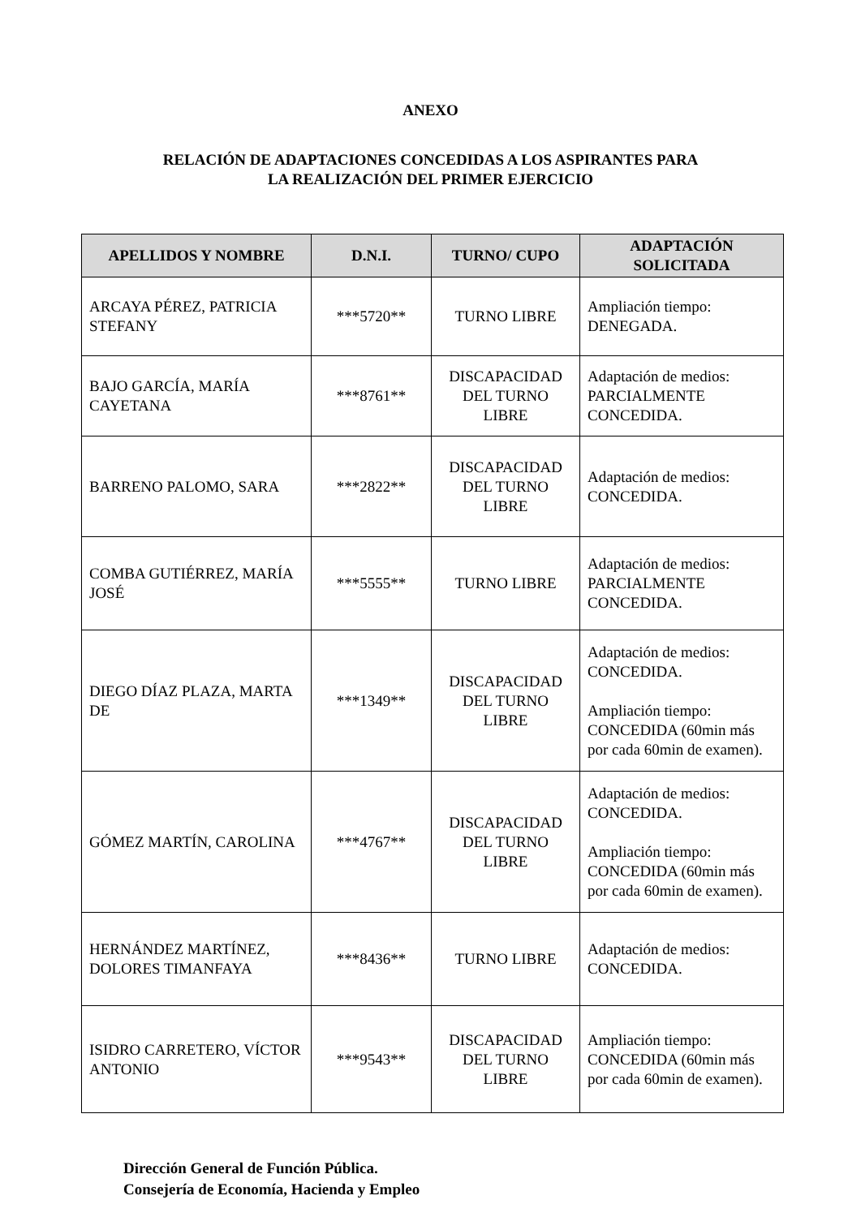ANEXO
RELACIÓN DE ADAPTACIONES CONCEDIDAS A LOS ASPIRANTES PARA
LA REALIZACIÓN DEL PRIMER EJERCICIO
| APELLIDOS Y NOMBRE | D.N.I. | TURNO/ CUPO | ADAPTACIÓN SOLICITADA |
| --- | --- | --- | --- |
| ARCAYA PÉREZ, PATRICIA STEFANY | ***5720** | TURNO LIBRE | Ampliación tiempo: DENEGADA. |
| BAJO GARCÍA, MARÍA CAYETANA | ***8761** | DISCAPACIDAD DEL TURNO LIBRE | Adaptación de medios: PARCIALMENTE CONCEDIDA. |
| BARRENO PALOMO, SARA | ***2822** | DISCAPACIDAD DEL TURNO LIBRE | Adaptación de medios: CONCEDIDA. |
| COMBA GUTIÉRREZ, MARÍA JOSÉ | ***5555** | TURNO LIBRE | Adaptación de medios: PARCIALMENTE CONCEDIDA. |
| DIEGO DÍAZ PLAZA, MARTA DE | ***1349** | DISCAPACIDAD DEL TURNO LIBRE | Adaptación de medios: CONCEDIDA. Ampliación tiempo: CONCEDIDA (60min más por cada 60min de examen). |
| GÓMEZ MARTÍN, CAROLINA | ***4767** | DISCAPACIDAD DEL TURNO LIBRE | Adaptación de medios: CONCEDIDA. Ampliación tiempo: CONCEDIDA (60min más por cada 60min de examen). |
| HERNÁNDEZ MARTÍNEZ, DOLORES TIMANFAYA | ***8436** | TURNO LIBRE | Adaptación de medios: CONCEDIDA. |
| ISIDRO CARRETERO, VÍCTOR ANTONIO | ***9543** | DISCAPACIDAD DEL TURNO LIBRE | Ampliación tiempo: CONCEDIDA (60min más por cada 60min de examen). |
Dirección General de Función Pública.
Consejería de Economía, Hacienda y Empleo